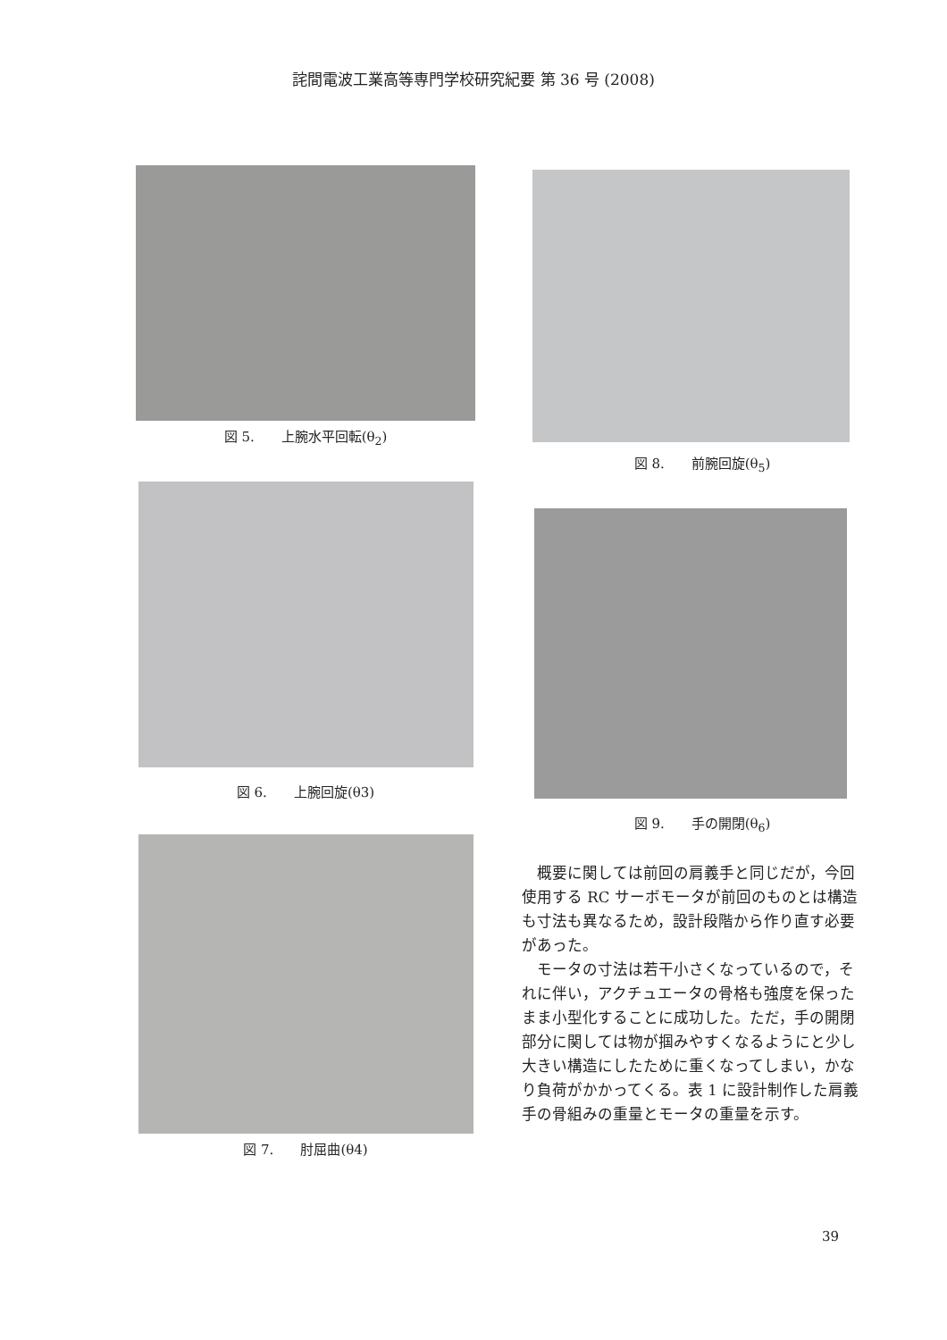詫間電波工業高等専門学校研究紀要 第 36 号 (2008)
図 5.　　上腕水平回転(θ<sub>2</sub>)
図 6.　　上腕回旋(θ3)
図 7.　　肘屈曲(θ4)
図 8.　　前腕回旋(θ<sub>5</sub>)
図 9.　　手の開閉(θ<sub>6</sub>)
概要に関しては前回の肩義手と同じだが，今回使用する RC サーボモータが前回のものとは構造も寸法も異なるため，設計段階から作り直す必要があった。
モータの寸法は若干小さくなっているので，それに伴い，アクチュエータの骨格も強度を保ったまま小型化することに成功した。ただ，手の開閉部分に関しては物が掴みやすくなるようにと少し大きい構造にしたために重くなってしまい，かなり負荷がかかってくる。表 1 に設計制作した肩義手の骨組みの重量とモータの重量を示す。
39